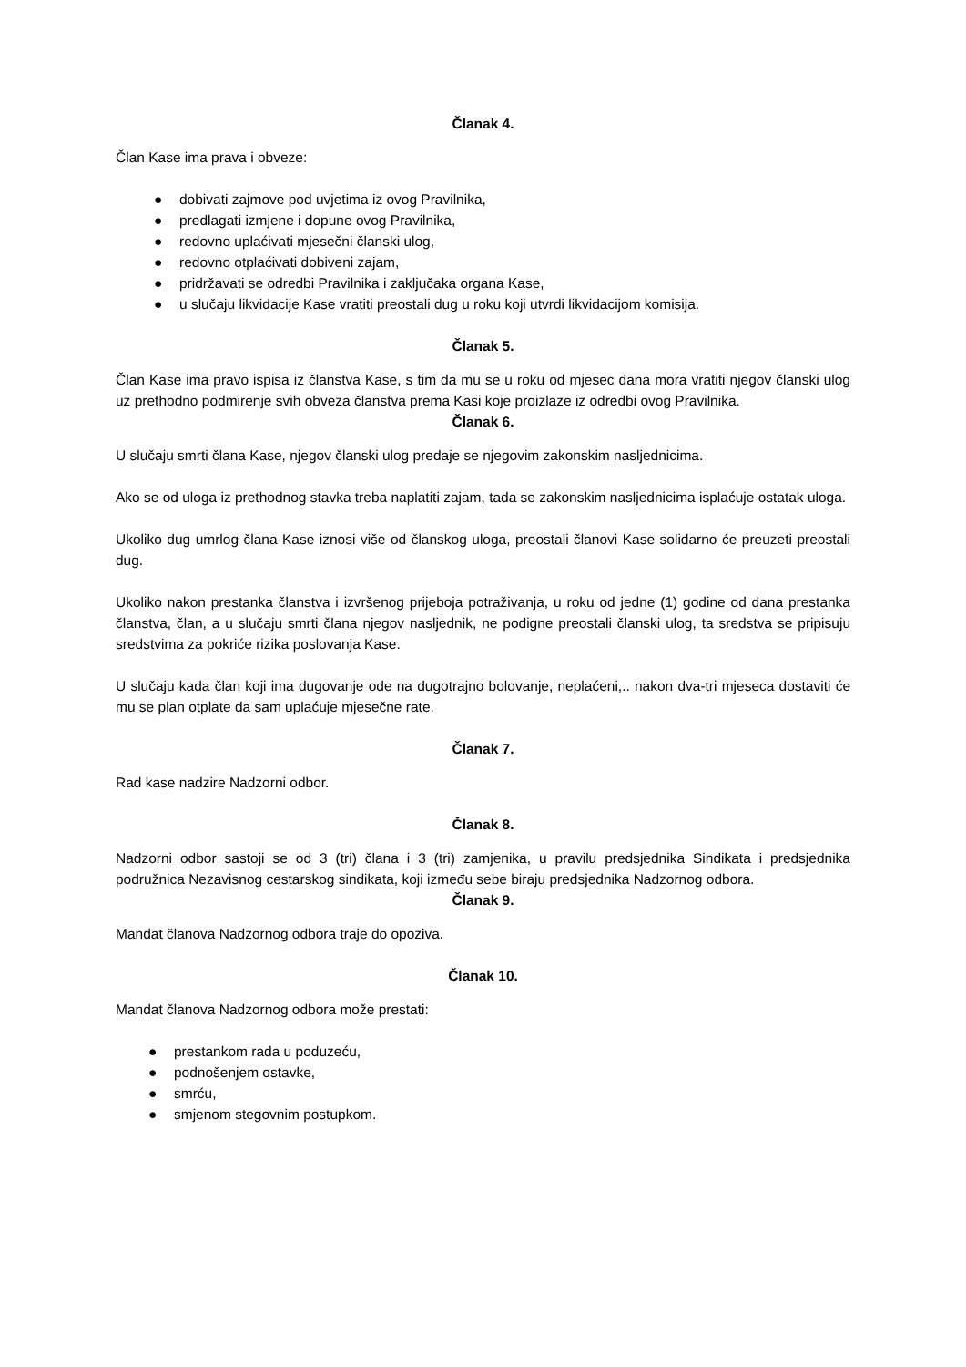Članak 4.
Član Kase ima prava i obveze:
● dobivati zajmove pod uvjetima iz ovog Pravilnika,
● predlagati izmjene i dopune ovog Pravilnika,
● redovno uplaćivati mjesečni članski ulog,
● redovno otplaćivati dobiveni zajam,
● pridržavati se odredbi Pravilnika i zaključaka organa Kase,
● u slučaju likvidacije Kase vratiti preostali dug u roku koji utvrdi likvidacijom komisija.
Članak 5.
Član Kase ima pravo ispisa iz članstva Kase, s tim da mu se u roku od mjesec dana mora vratiti njegov članski ulog uz prethodno podmirenje svih obveza članstva prema Kasi koje proizlaze iz odredbi ovog Pravilnika.
Članak 6.
U slučaju smrti člana Kase, njegov članski ulog predaje se njegovim zakonskim nasljednicima.
Ako se od uloga iz prethodnog stavka treba naplatiti zajam, tada se zakonskim nasljednicima isplaćuje ostatak uloga.
Ukoliko dug umrlog člana Kase iznosi više od članskog uloga, preostali članovi Kase solidarno će preuzeti preostali dug.
Ukoliko nakon prestanka članstva i izvršenog prijeboja potraživanja, u roku od jedne (1) godine od dana prestanka članstva, član, a u slučaju smrti člana njegov nasljednik, ne podigne preostali članski ulog, ta sredstva se pripisuju sredstvima za pokriće rizika poslovanja Kase.
U slučaju kada član koji ima dugovanje ode na dugotrajno bolovanje, neplaćeni,.. nakon dva-tri mjeseca dostaviti će mu se plan otplate da sam uplaćuje mjesečne rate.
Članak 7.
Rad kase nadzire Nadzorni odbor.
Članak 8.
Nadzorni odbor sastoji se od 3 (tri) člana i 3 (tri) zamjenika, u pravilu predsjednika Sindikata i predsjednika podružnica Nezavisnog cestarskog sindikata, koji između sebe biraju predsjednika Nadzornog odbora.
Članak 9.
Mandat članova Nadzornog odbora traje do opoziva.
Članak 10.
Mandat članova Nadzornog odbora može prestati:
● prestankom rada u poduzeću,
● podnošenjem ostavke,
● smrću,
● smjenom stegovnim postupkom.